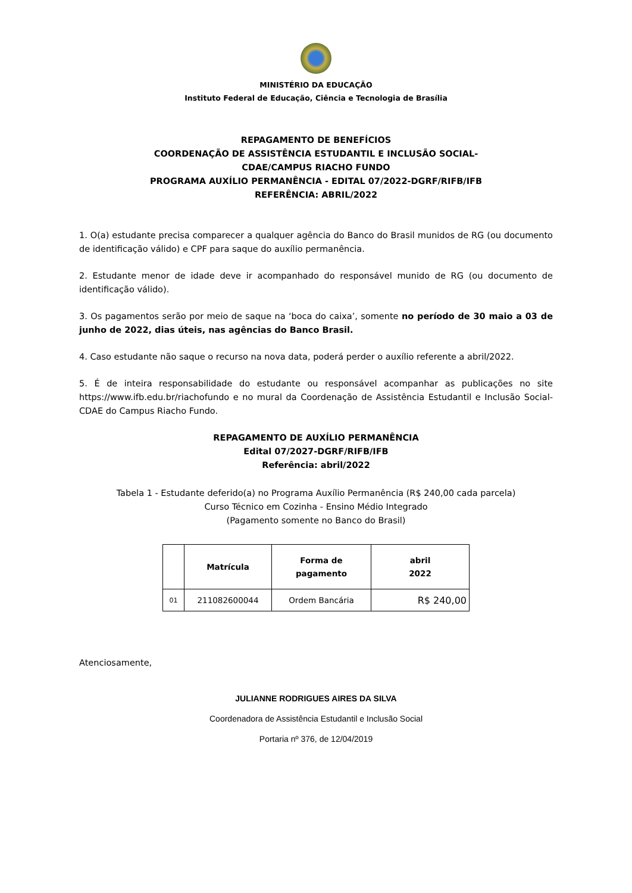MINISTÉRIO DA EDUCAÇÃO
Instituto Federal de Educação, Ciência e Tecnologia de Brasília
REPAGAMENTO DE BENEFÍCIOS
COORDENAÇÃO DE ASSISTÊNCIA ESTUDANTIL E INCLUSÃO SOCIAL-
CDAE/CAMPUS RIACHO FUNDO
PROGRAMA AUXÍLIO PERMANÊNCIA - EDITAL 07/2022-DGRF/RIFB/IFB
REFERÊNCIA: ABRIL/2022
1. O(a) estudante precisa comparecer a qualquer agência do Banco do Brasil munidos de RG (ou documento de identificação válido) e CPF para saque do auxílio permanência.
2. Estudante menor de idade deve ir acompanhado do responsável munido de RG (ou documento de identificação válido).
3. Os pagamentos serão por meio de saque na ‘boca do caixa’, somente no período de 30 maio a 03 de junho de 2022, dias úteis, nas agências do Banco Brasil.
4. Caso estudante não saque o recurso na nova data, poderá perder o auxílio referente a abril/2022.
5. É de inteira responsabilidade do estudante ou responsável acompanhar as publicações no site https://www.ifb.edu.br/riachofundo e no mural da Coordenação de Assistência Estudantil e Inclusão Social-CDAE do Campus Riacho Fundo.
REPAGAMENTO DE AUXÍLIO PERMANÊNCIA
Edital 07/2027-DGRF/RIFB/IFB
Referência: abril/2022
Tabela 1 - Estudante deferido(a) no Programa Auxílio Permanência (R$ 240,00 cada parcela)
Curso Técnico em Cozinha - Ensino Médio Integrado
(Pagamento somente no Banco do Brasil)
| | Matrícula | Forma de pagamento | abril 2022 |
| --- | --- | --- | --- |
| 01 | 211082600044 | Ordem Bancária | R$ 240,00 |
Atenciosamente,
JULIANNE RODRIGUES AIRES DA SILVA
Coordenadora de Assistência Estudantil e Inclusão Social
Portaria nº 376, de 12/04/2019